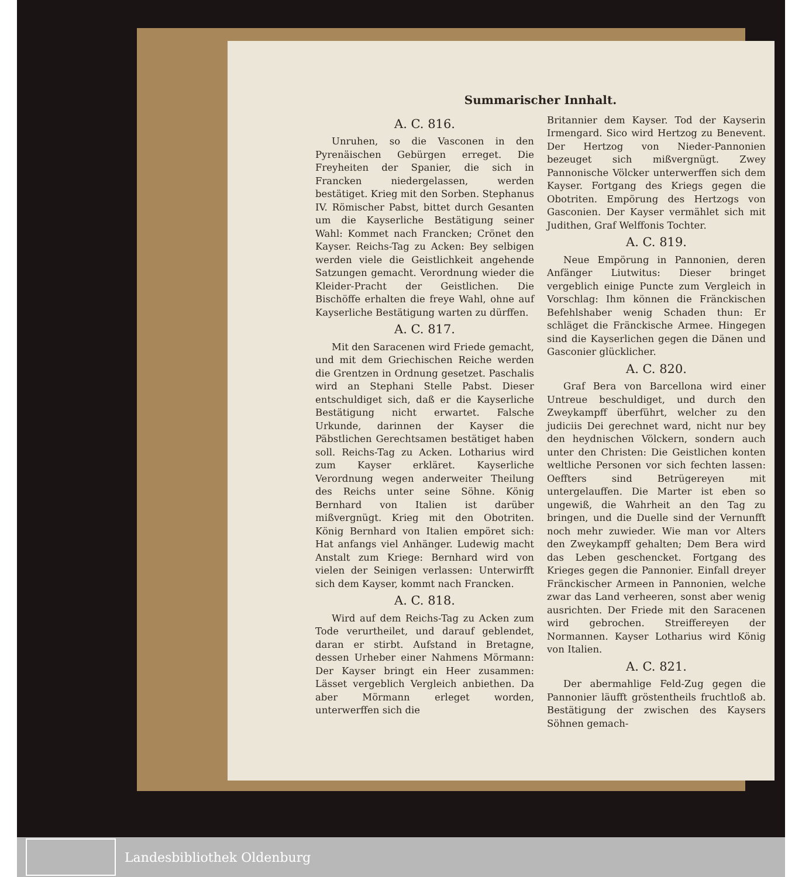Summarischer Innhalt.
A. C. 816.
Unruhen, so die Vasconen in den Pyrenäischen Gebürgen erreget. Die Freyheiten der Spanier, die sich in Francken niedergelassen, werden bestätiget. Krieg mit den Sorben. Stephanus IV. Römischer Pabst, bittet durch Gesanten um die Kayserliche Bestätigung seiner Wahl: Kommet nach Francken; Crönet den Kayser. Reichs-Tag zu Acken: Bey selbigen werden viele die Geistlichkeit angehende Satzungen gemacht. Verordnung wieder die Kleider-Pracht der Geistlichen. Die Bischöffe erhalten die freye Wahl, ohne auf Kayserliche Bestätigung warten zu dürffen.
A. C. 817.
Mit den Saracenen wird Friede gemacht, und mit dem Griechischen Reiche werden die Grentzen in Ordnung gesetzet. Paschalis wird an Stephani Stelle Pabst. Dieser entschuldiget sich, daß er die Kayserliche Bestätigung nicht erwartet. Falsche Urkunde, darinnen der Kayser die Päbstlichen Gerechtsamen bestätiget haben soll. Reichs-Tag zu Acken. Lotharius wird zum Kayser erkläret. Kayserliche Verordnung wegen anderweiter Theilung des Reichs unter seine Söhne. König Bernhard von Italien ist darüber mißvergnügt. Krieg mit den Obotriten. König Bernhard von Italien empöret sich: Hat anfangs viel Anhänger. Ludewig macht Anstalt zum Kriege: Bernhard wird von vielen der Seinigen verlassen: Unterwirfft sich dem Kayser, kommt nach Francken.
A. C. 818.
Wird auf dem Reichs-Tag zu Acken zum Tode verurtheilet, und darauf geblendet, daran er stirbt. Aufstand in Bretagne, dessen Urheber einer Nahmens Mörmann: Der Kayser bringt ein Heer zusammen: Lässet vergeblich Vergleich anbiethen. Da aber Mörmann erleget worden, unterwerffen sich die
Britannier dem Kayser. Tod der Kayserin Irmengard. Sico wird Hertzog zu Benevent. Der Hertzog von Nieder-Pannonien bezeuget sich mißvergnügt. Zwey Pannonische Völcker unterwerffen sich dem Kayser. Fortgang des Kriegs gegen die Obotriten. Empörung des Hertzogs von Gasconien. Der Kayser vermählet sich mit Judithen, Graf Welffonis Tochter.
A. C. 819.
Neue Empörung in Pannonien, deren Anfänger Liutwitus: Dieser bringet vergeblich einige Puncte zum Vergleich in Vorschlag: Ihm können die Fränckischen Befehlshaber wenig Schaden thun: Er schläget die Fränckische Armee. Hingegen sind die Kayserlichen gegen die Dänen und Gasconier glücklicher.
A. C. 820.
Graf Bera von Barcellona wird einer Untreue beschuldiget, und durch den Zweykampff überführt, welcher zu den judiciis Dei gerechnet ward, nicht nur bey den heydnischen Völckern, sondern auch unter den Christen: Die Geistlichen konten weltliche Personen vor sich fechten lassen: Oeffters sind Betrügereyen mit untergelauffen. Die Marter ist eben so ungewiß, die Wahrheit an den Tag zu bringen, und die Duelle sind der Vernunfft noch mehr zuwieder. Wie man vor Alters den Zweykampff gehalten; Dem Bera wird das Leben geschencket. Fortgang des Krieges gegen die Pannonier. Einfall dreyer Fränckischer Armeen in Pannonien, welche zwar das Land verheeren, sonst aber wenig ausrichten. Der Friede mit den Saracenen wird gebrochen. Streiffereyen der Normannen. Kayser Lotharius wird König von Italien.
A. C. 821.
Der abermahlige Feld-Zug gegen die Pannonier läufft gröstentheils fruchtloß ab. Bestätigung der zwischen des Kaysers Söhnen gemach-
Landesbibliothek Oldenburg